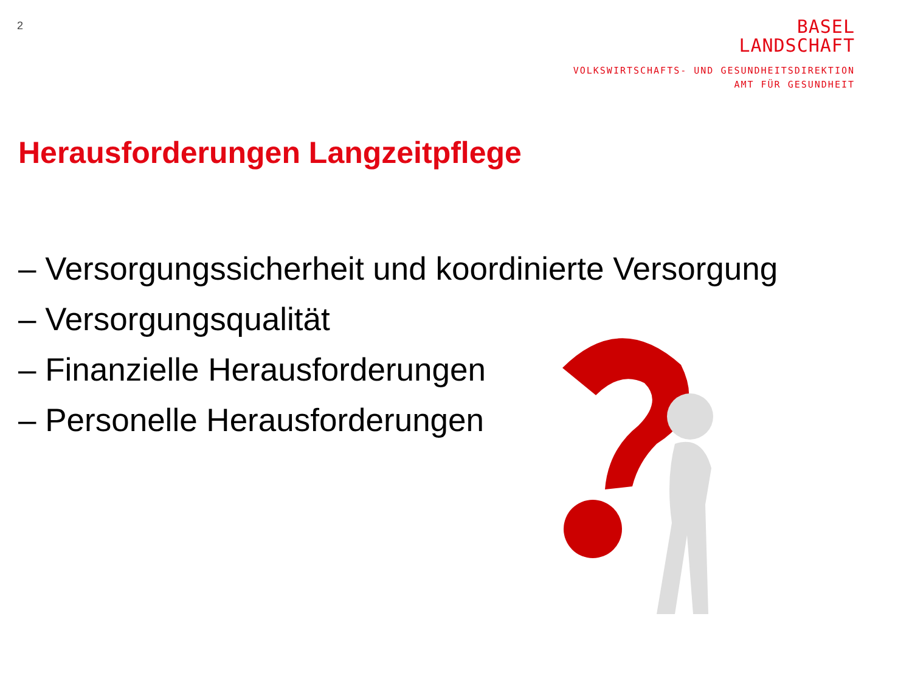2
BASEL
LANDSCHAFT
VOLKSWIRTSCHAFTS- UND GESUNDHEITSDIREKTION
AMT FÜR GESUNDHEIT
Herausforderungen Langzeitpflege
– Versorgungssicherheit und koordinierte Versorgung
– Versorgungsqualität
– Finanzielle Herausforderungen
– Personelle Herausforderungen